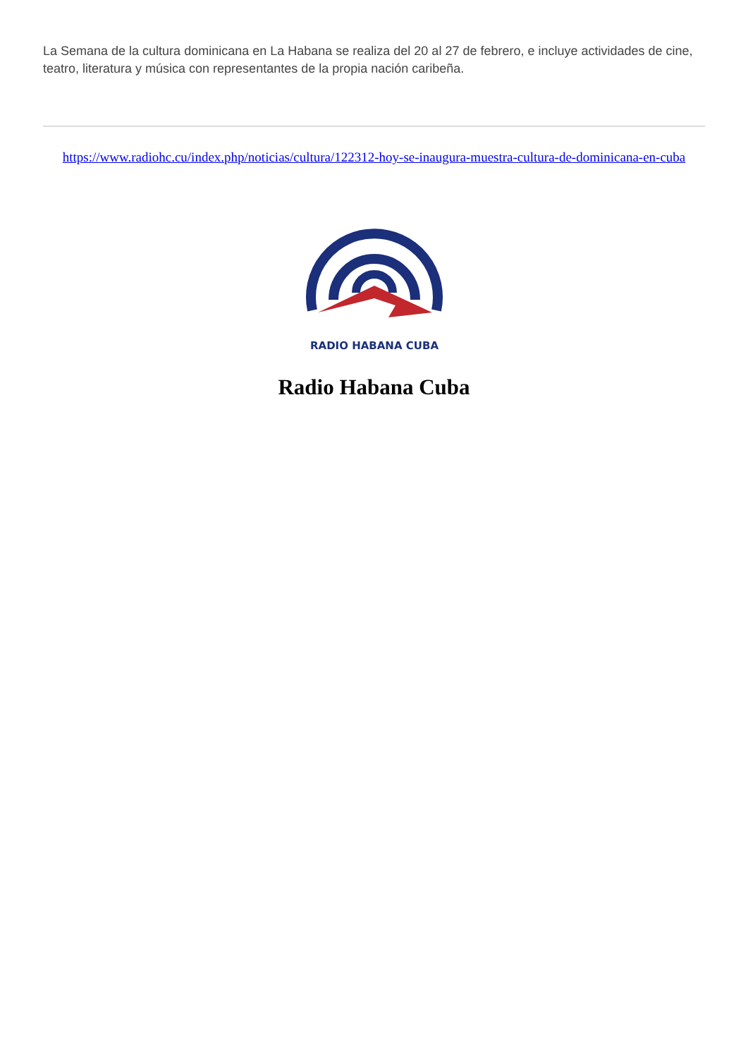La Semana de la cultura dominicana en La Habana se realiza del 20 al 27 de febrero, e incluye actividades de cine, teatro, literatura y música con representantes de la propia nación caribeña.
https://www.radiohc.cu/index.php/noticias/cultura/122312-hoy-se-inaugura-muestra-cultura-de-dominicana-en-cuba
RADIO HABANA CUBA
Radio Habana Cuba